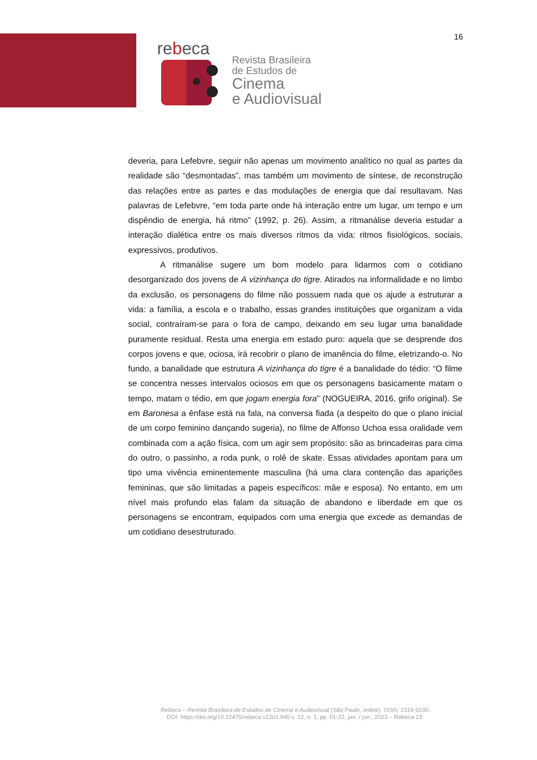16
rebeca
Revista Brasileira
de Estudos de
Cinema
e Audiovisual
deveria, para Lefebvre, seguir não apenas um movimento analítico no qual as partes da realidade são “desmontadas”, mas também um movimento de síntese, de reconstrução das relações entre as partes e das modulações de energia que daí resultavam. Nas palavras de Lefebvre, “em toda parte onde há interação entre um lugar, um tempo e um dispêndio de energia, há ritmo” (1992, p. 26). Assim, a ritmanálise deveria estudar a interação dialética entre os mais diversos ritmos da vida: ritmos fisiológicos, sociais, expressivos, produtivos.
A ritmanálise sugere um bom modelo para lidarmos com o cotidiano desorganizado dos jovens de A vizinhança do tigre. Atirados na informalidade e no limbo da exclusão, os personagens do filme não possuem nada que os ajude a estruturar a vida: a família, a escola e o trabalho, essas grandes instituições que organizam a vida social, contraíram-se para o fora de campo, deixando em seu lugar uma banalidade puramente residual. Resta uma energia em estado puro: aquela que se desprende dos corpos jovens e que, ociosa, irá recobrir o plano de imanência do filme, eletrizando-o. No fundo, a banalidade que estrutura A vizinhança do tigre é a banalidade do tédio: “O filme se concentra nesses intervalos ociosos em que os personagens basicamente matam o tempo, matam o tédio, em que jogam energia fora” (NOGUEIRA, 2016, grifo original). Se em Baronesa a ênfase está na fala, na conversa fiada (a despeito do que o plano inicial de um corpo feminino dançando sugeria), no filme de Affonso Uchoa essa oralidade vem combinada com a ação física, com um agir sem propósito: são as brincadeiras para cima do outro, o passinho, a roda punk, o rolê de skate. Essas atividades apontam para um tipo uma vivência eminentemente masculina (há uma clara contenção das aparições femininas, que são limitadas a papeis específicos: mãe e esposa). No entanto, em um nível mais profundo elas falam da situação de abandono e liberdade em que os personagens se encontram, equipados com uma energia que excede as demandas de um cotidiano desestruturado.
Rebeca – Revista Brasileira de Estudos de Cinema e Audiovisual (São Paulo, online). ISSN: 2316-9230.
DOI: https://doi.org/10.22475/rebeca.v12n1.940 v. 12, n. 1, pp. 01-22, jan. / jun., 2023 – Rebeca 23.